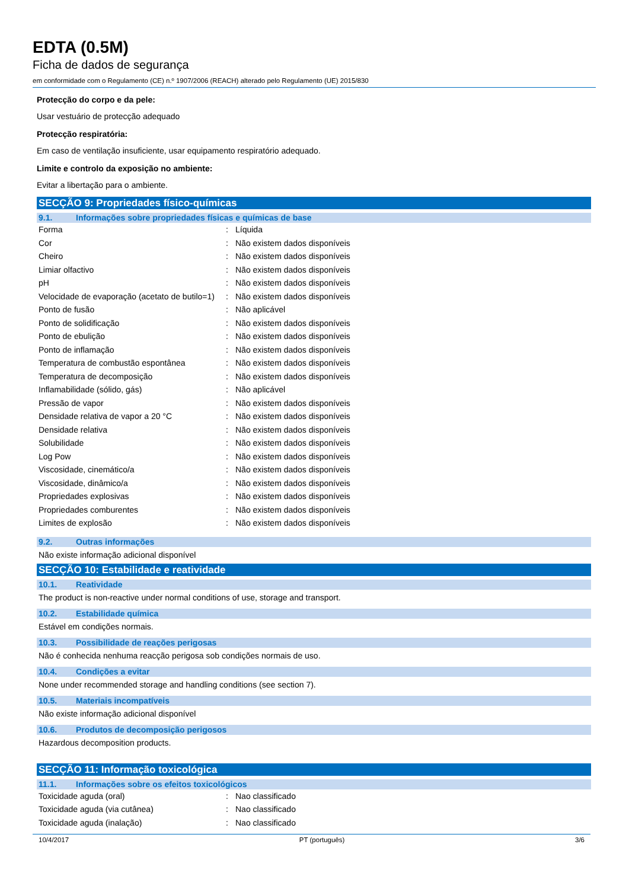EDTA (0.5M)
Ficha de dados de segurança
em conformidade com o Regulamento (CE) n.º 1907/2006 (REACH) alterado pelo Regulamento (UE) 2015/830
Protecção do corpo e da pele:
Usar vestuário de protecção adequado
Protecção respiratória:
Em caso de ventilação insuficiente, usar equipamento respiratório adequado.
Limite e controlo da exposição no ambiente:
Evitar a libertação para o ambiente.
SECÇÃO 9: Propriedades físico-químicas
9.1. Informações sobre propriedades físicas e químicas de base
| Forma | : | Líquida |
| Cor | : | Não existem dados disponíveis |
| Cheiro | : | Não existem dados disponíveis |
| Limiar olfactivo | : | Não existem dados disponíveis |
| pH | : | Não existem dados disponíveis |
| Velocidade de evaporação (acetato de butilo=1) | : | Não existem dados disponíveis |
| Ponto de fusão | : | Não aplicável |
| Ponto de solidificação | : | Não existem dados disponíveis |
| Ponto de ebulição | : | Não existem dados disponíveis |
| Ponto de inflamação | : | Não existem dados disponíveis |
| Temperatura de combustão espontânea | : | Não existem dados disponíveis |
| Temperatura de decomposição | : | Não existem dados disponíveis |
| Inflamabilidade (sólido, gás) | : | Não aplicável |
| Pressão de vapor | : | Não existem dados disponíveis |
| Densidade relativa de vapor a 20 °C | : | Não existem dados disponíveis |
| Densidade relativa | : | Não existem dados disponíveis |
| Solubilidade | : | Não existem dados disponíveis |
| Log Pow | : | Não existem dados disponíveis |
| Viscosidade, cinemático/a | : | Não existem dados disponíveis |
| Viscosidade, dinâmico/a | : | Não existem dados disponíveis |
| Propriedades explosivas | : | Não existem dados disponíveis |
| Propriedades comburentes | : | Não existem dados disponíveis |
| Limites de explosão | : | Não existem dados disponíveis |
9.2. Outras informações
Não existe informação adicional disponível
SECÇÃO 10: Estabilidade e reatividade
10.1. Reatividade
The product is non-reactive under normal conditions of use, storage and transport.
10.2. Estabilidade química
Estável em condições normais.
10.3. Possibilidade de reações perigosas
Não é conhecida nenhuma reacção perigosa sob condições normais de uso.
10.4. Condições a evitar
None under recommended storage and handling conditions (see section 7).
10.5. Materiais incompatíveis
Não existe informação adicional disponível
10.6. Produtos de decomposição perigosos
Hazardous decomposition products.
SECÇÃO 11: Informação toxicológica
11.1. Informações sobre os efeitos toxicológicos
| Toxicidade aguda (oral) | : | Nao classificado |
| Toxicidade aguda (via cutânea) | : | Nao classificado |
| Toxicidade aguda (inalação) | : | Nao classificado |
10/4/2017 PT (português) 3/6